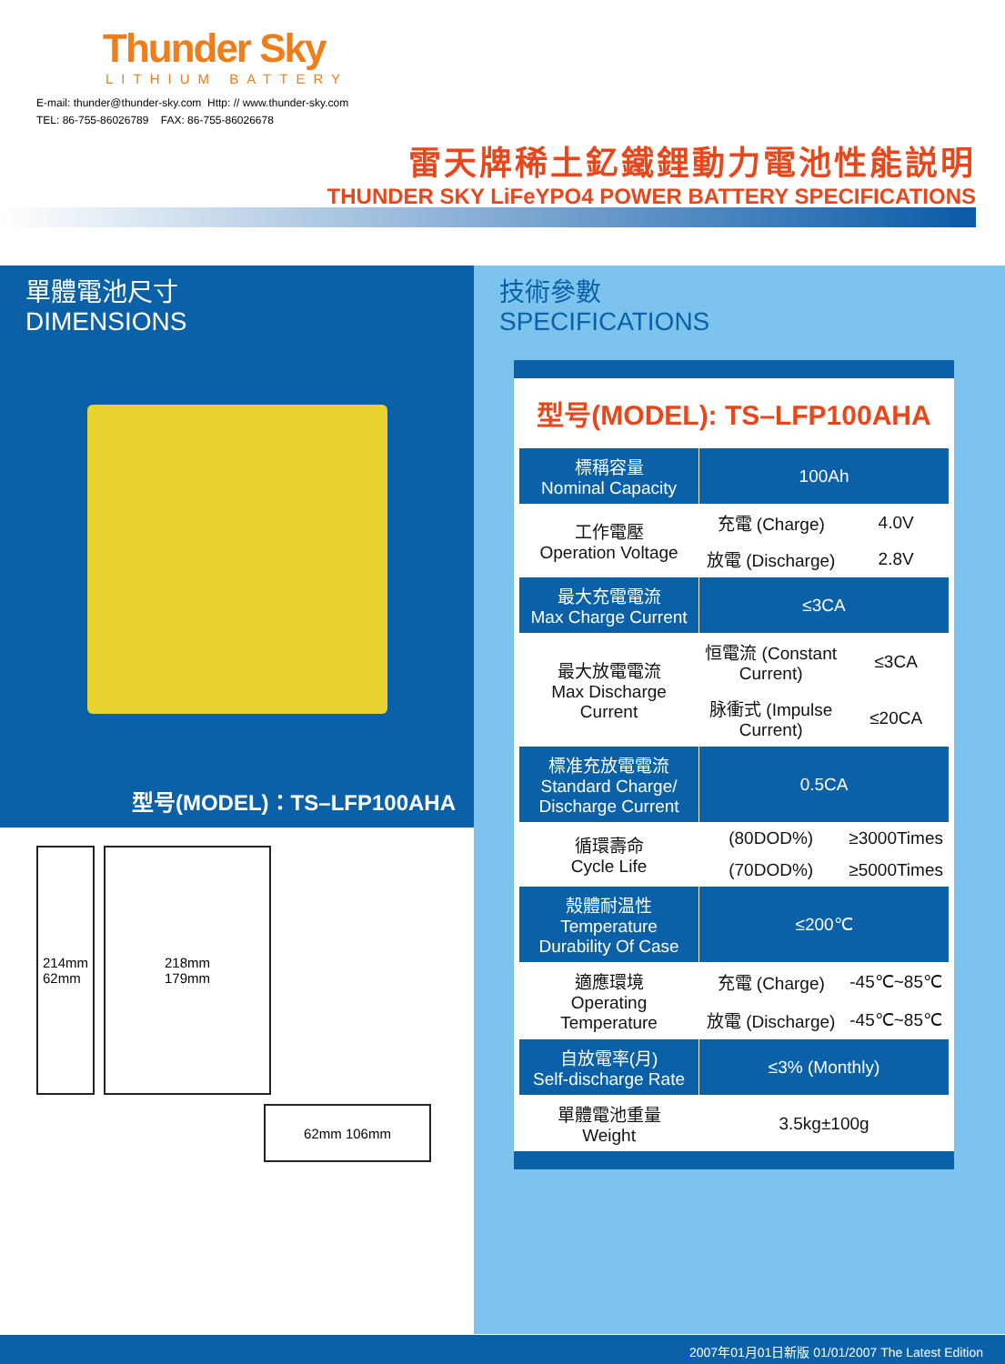Thunder Sky
LITHIUM BATTERY
E-mail: thunder@thunder-sky.com Http: // www.thunder-sky.com
TEL: 86-755-86026789 FAX: 86-755-86026678
雷天牌稀土釔鐵鋰動力電池性能説明
THUNDER SKY LiFeYPO4 POWER BATTERY SPECIFICATIONS
單體電池尺寸
DIMENSIONS
型号(MODEL)：TS–LFP100AHA
214mm
62mm
218mm
179mm
62mm 106mm
技術參數
SPECIFICATIONS
| 型号(MODEL): TS–LFP100AHA | | |
| 標稱容量 Nominal Capacity | 100Ah | |
| 工作電壓 Operation Voltage | 充電 (Charge) | 4.0V |
| | 放電 (Discharge) | 2.8V |
| 最大充電電流 Max Charge Current | ≤3CA | |
| 最大放電電流 Max Discharge Current | 恒電流 (Constant Current) | ≤3CA |
| | 脉衝式 (Impulse Current) | ≤20CA |
| 標准充放電電流 Standard Charge/ Discharge Current | 0.5CA | |
| 循環壽命 Cycle Life | (80DOD%) | ≥3000Times |
| | (70DOD%) | ≥5000Times |
| 殼體耐温性 Temperature Durability Of Case | ≤200℃ | |
| 適應環境 Operating Temperature | 充電 (Charge) | -45℃~85℃ |
| | 放電 (Discharge) | -45℃~85℃ |
| 自放電率(月) Self-discharge Rate | ≤3% (Monthly) | |
| 單體電池重量 Weight | 3.5kg±100g | |
2007年01月01日新版 01/01/2007 The Latest Edition